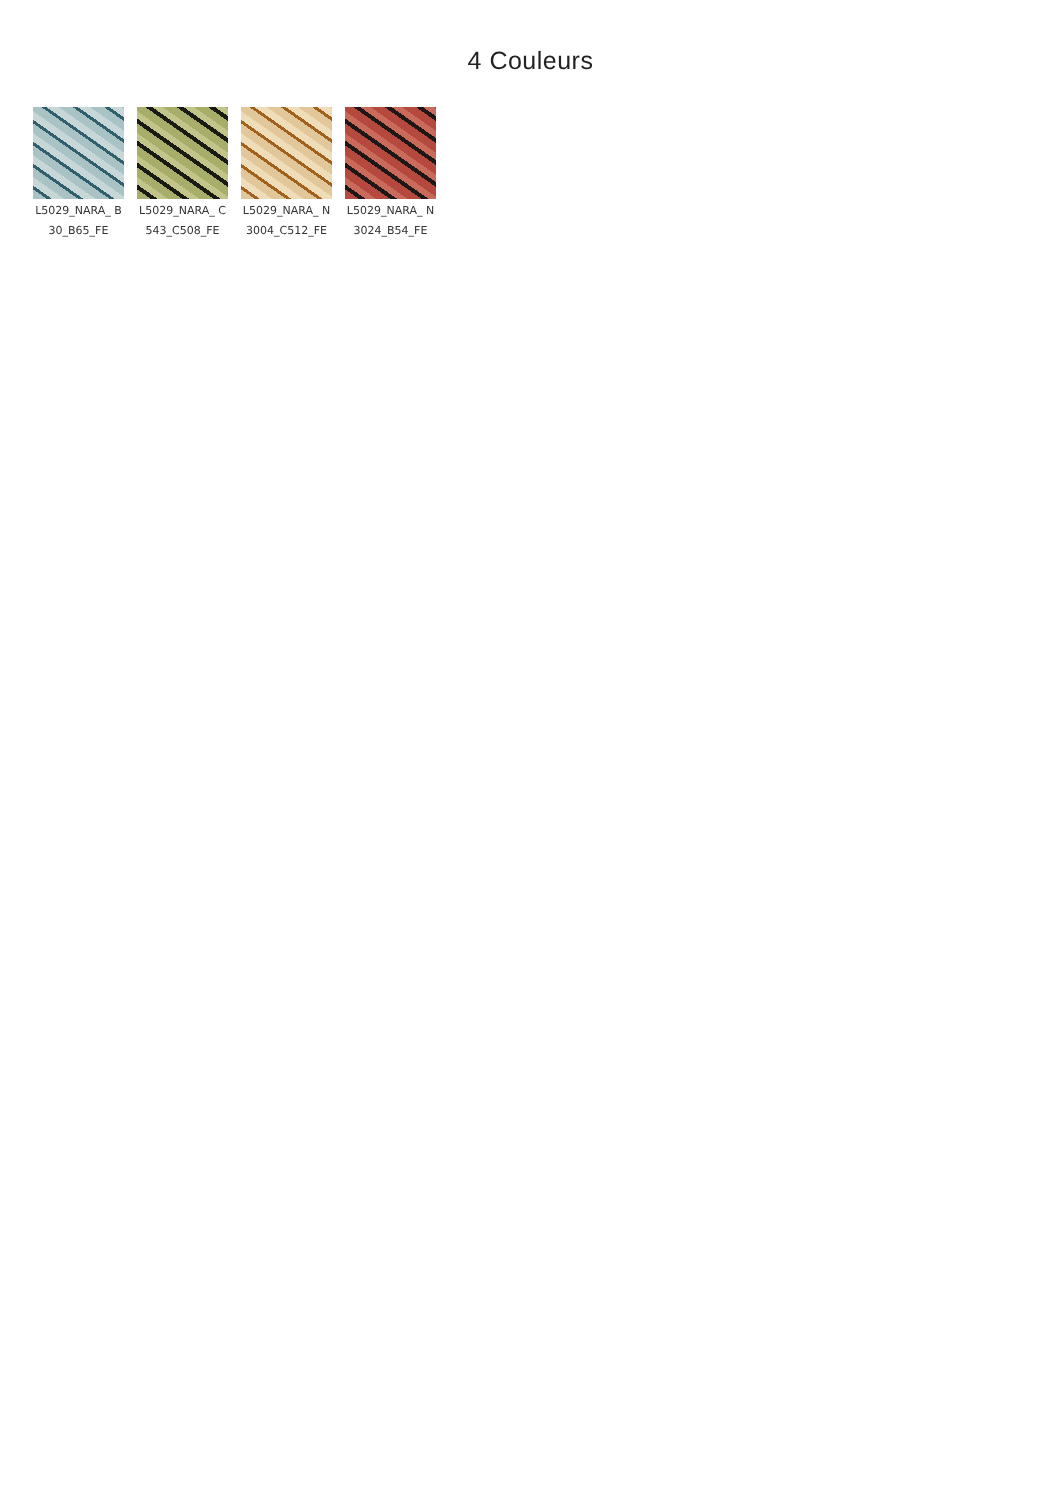4 Couleurs
L5029_NARA_ B30_B65_FE
L5029_NARA_ C543_C508_FE
L5029_NARA_ N3004_C512_FE
L5029_NARA_ N3024_B54_FE